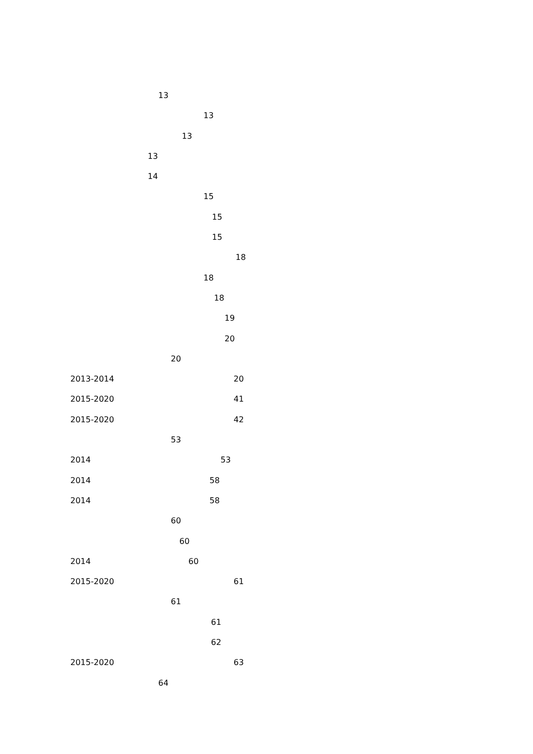13 13
13
13 14 15 15 15 18
18 18 19 20
20
2013-2014 20
2015-2020 41
2015-2020 42
53
2014 53
2014 58
2014 58
60 60
2014 60
2015-2020 61
61 61 62
2015-2020 63
64